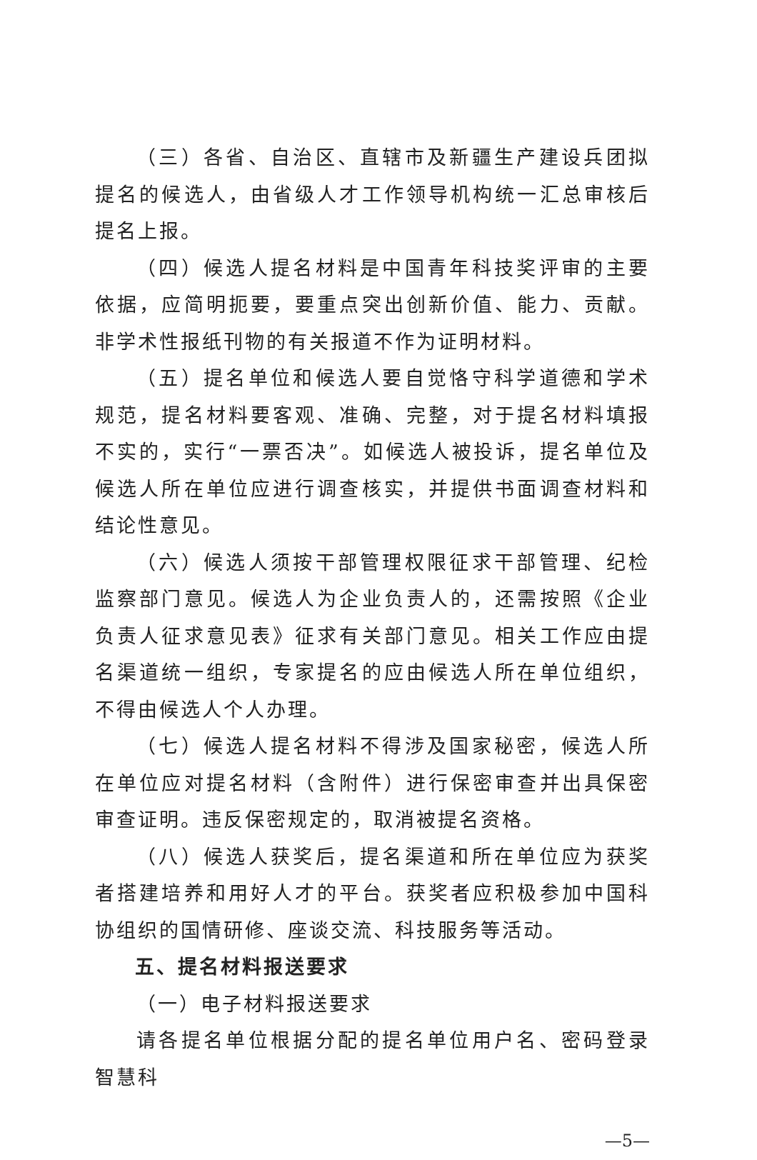（三）各省、自治区、直辖市及新疆生产建设兵团拟提名的候选人，由省级人才工作领导机构统一汇总审核后提名上报。
（四）候选人提名材料是中国青年科技奖评审的主要依据，应简明扼要，要重点突出创新价值、能力、贡献。非学术性报纸刊物的有关报道不作为证明材料。
（五）提名单位和候选人要自觉恪守科学道德和学术规范，提名材料要客观、准确、完整，对于提名材料填报不实的，实行“一票否决”。如候选人被投诉，提名单位及候选人所在单位应进行调查核实，并提供书面调查材料和结论性意见。
（六）候选人须按干部管理权限征求干部管理、纪检监察部门意见。候选人为企业负责人的，还需按照《企业负责人征求意见表》征求有关部门意见。相关工作应由提名渠道统一组织，专家提名的应由候选人所在单位组织，不得由候选人个人办理。
（七）候选人提名材料不得涉及国家秘密，候选人所在单位应对提名材料（含附件）进行保密审查并出具保密审查证明。违反保密规定的，取消被提名资格。
（八）候选人获奖后，提名渠道和所在单位应为获奖者搭建培养和用好人才的平台。获奖者应积极参加中国科协组织的国情研修、座谈交流、科技服务等活动。
五、提名材料报送要求
（一）电子材料报送要求
请各提名单位根据分配的提名单位用户名、密码登录智慧科
—5—